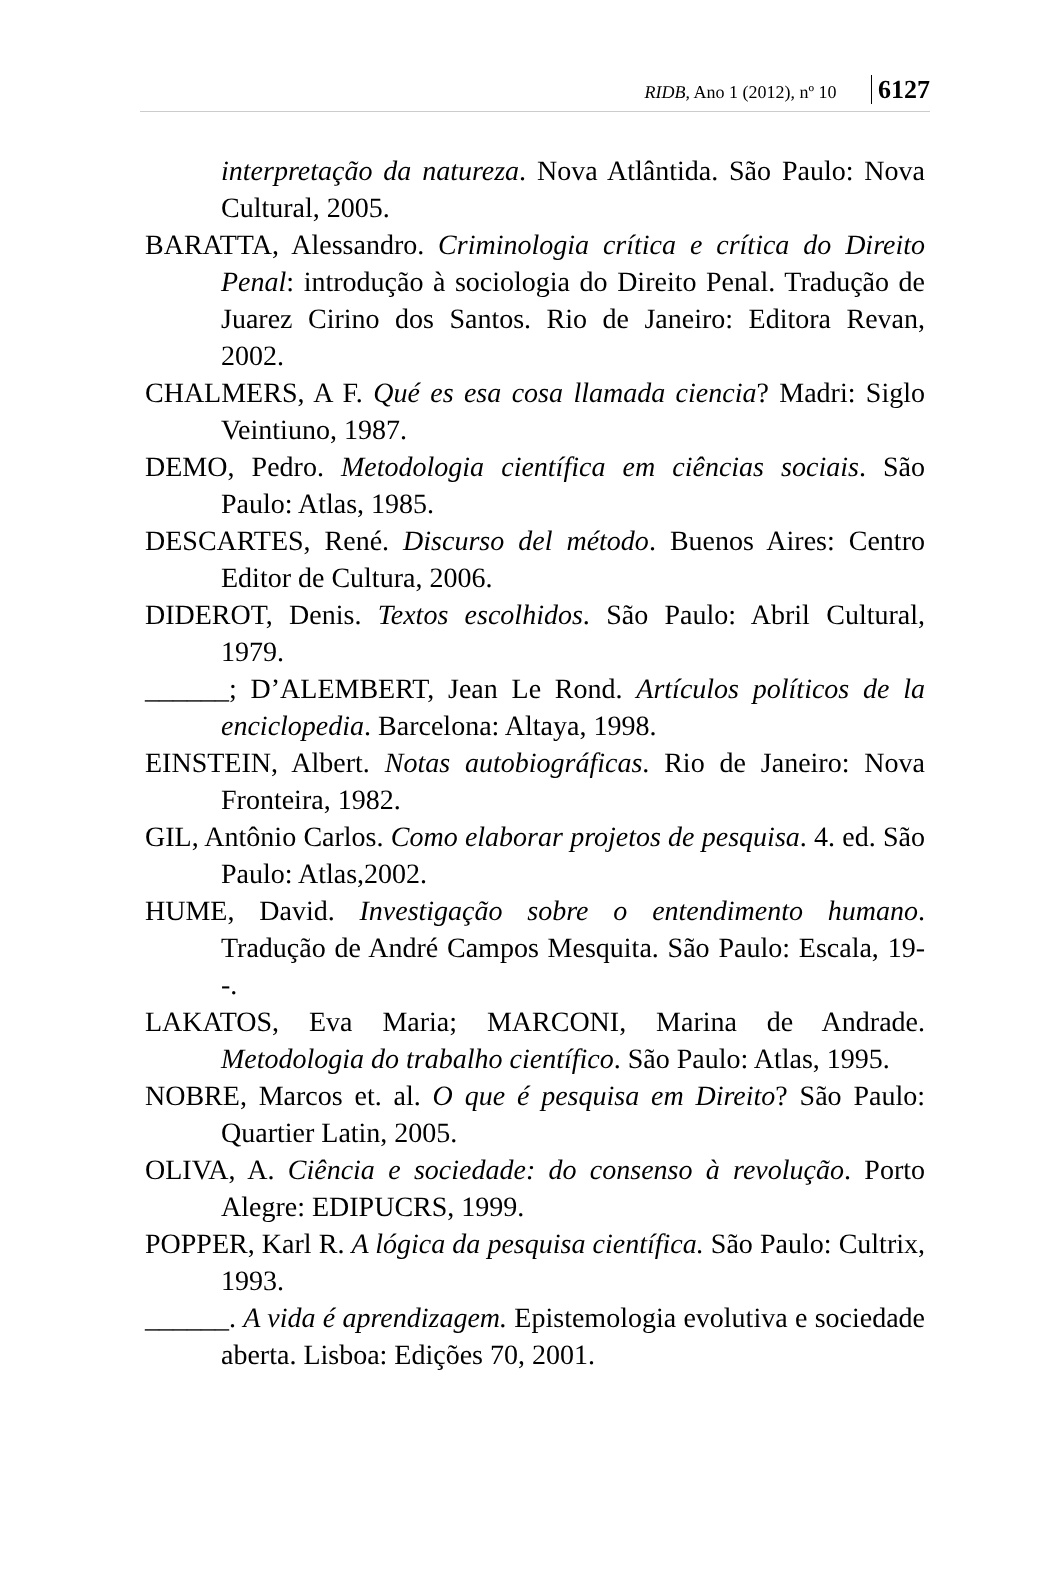RIDB, Ano 1 (2012), nº 10 6127
interpretação da natureza. Nova Atlântida. São Paulo: Nova Cultural, 2005.
BARATTA, Alessandro. Criminologia crítica e crítica do Direito Penal: introdução à sociologia do Direito Penal. Tradução de Juarez Cirino dos Santos. Rio de Janeiro: Editora Revan, 2002.
CHALMERS, A F. Qué es esa cosa llamada ciencia? Madri: Siglo Veintiuno, 1987.
DEMO, Pedro. Metodologia científica em ciências sociais. São Paulo: Atlas, 1985.
DESCARTES, René. Discurso del método. Buenos Aires: Centro Editor de Cultura, 2006.
DIDEROT, Denis. Textos escolhidos. São Paulo: Abril Cultural, 1979.
______; D’ALEMBERT, Jean Le Rond. Artículos políticos de la enciclopedia. Barcelona: Altaya, 1998.
EINSTEIN, Albert. Notas autobiográficas. Rio de Janeiro: Nova Fronteira, 1982.
GIL, Antônio Carlos. Como elaborar projetos de pesquisa. 4. ed. São Paulo: Atlas,2002.
HUME, David. Investigação sobre o entendimento humano. Tradução de André Campos Mesquita. São Paulo: Escala, 19--.
LAKATOS, Eva Maria; MARCONI, Marina de Andrade. Metodologia do trabalho científico. São Paulo: Atlas, 1995.
NOBRE, Marcos et. al. O que é pesquisa em Direito? São Paulo: Quartier Latin, 2005.
OLIVA, A. Ciência e sociedade: do consenso à revolução. Porto Alegre: EDIPUCRS, 1999.
POPPER, Karl R. A lógica da pesquisa científica. São Paulo: Cultrix, 1993.
______. A vida é aprendizagem. Epistemologia evolutiva e sociedade aberta. Lisboa: Edições 70, 2001.